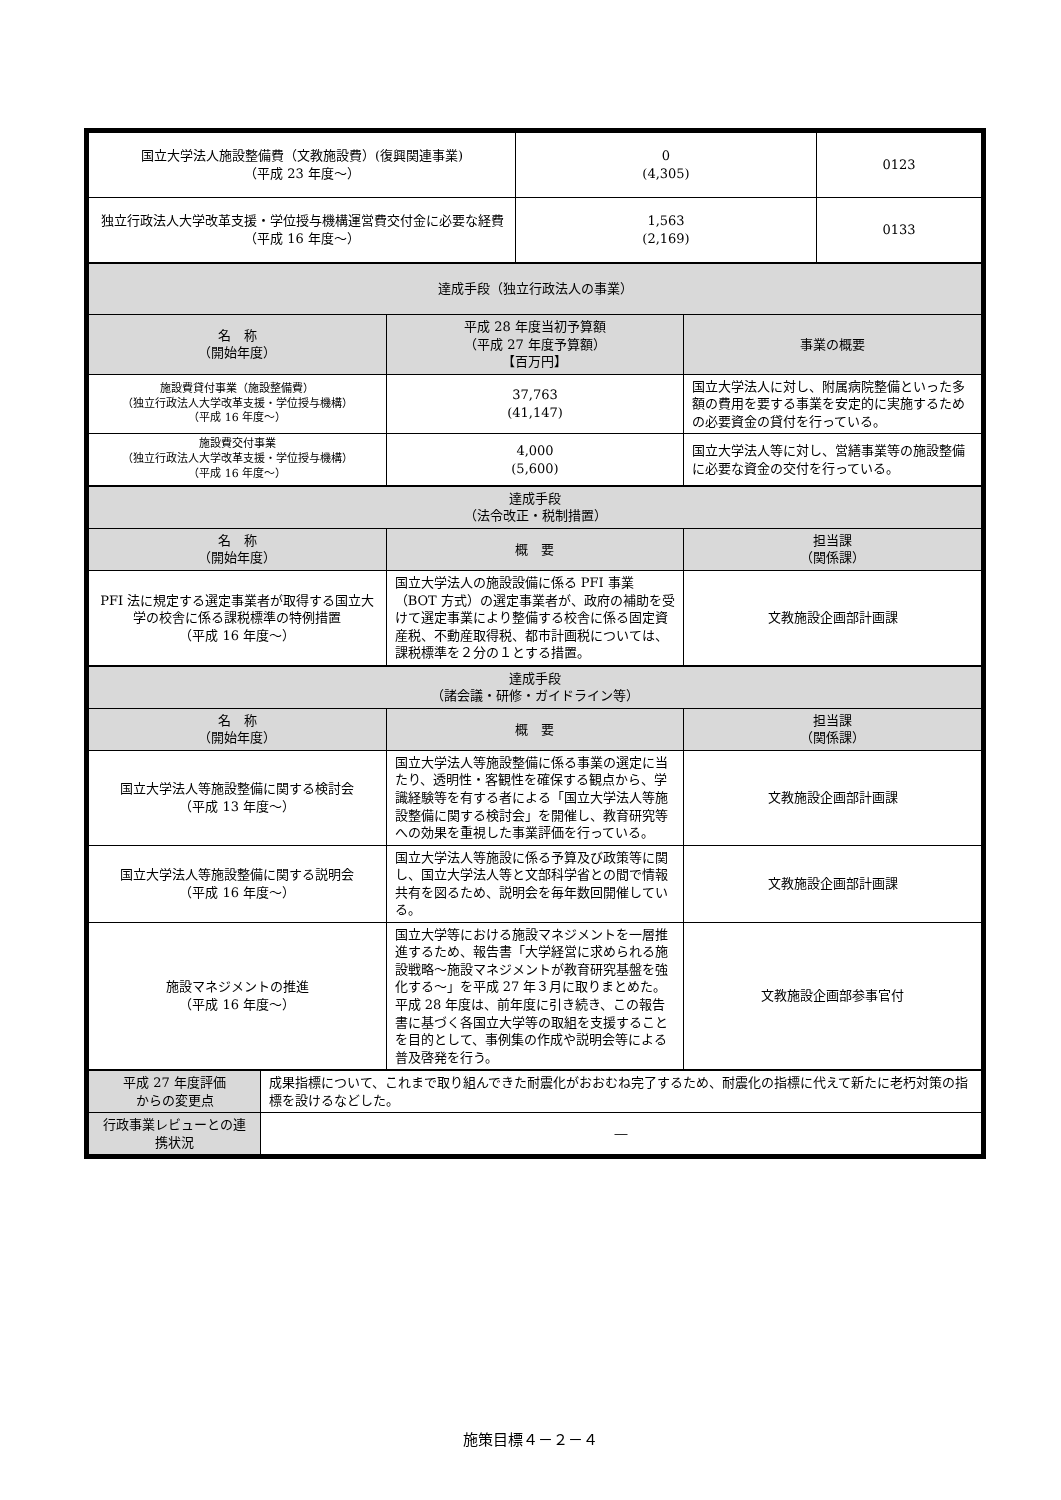| 国立大学法人施設整備費（文教施設費）(復興関連事業) （平成 23 年度～） | 0 (4,305) | 0123 |
| 独立行政法人大学改革支援・学位授与機構運営費交付金に必要な経費 （平成 16 年度～） | 1,563 (2,169) | 0133 |
| 達成手段（独立行政法人の事業） | | |
| --- | --- | --- |
| 名 称 （開始年度） | 平成 28 年度当初予算額 （平成 27 年度予算額） 【百万円】 | 事業の概要 |
| 施設費貸付事業（施設整備費） （独立行政法人大学改革支援・学位授与機構） （平成 16 年度～） | 37,763 (41,147) | 国立大学法人に対し、附属病院整備といった多額の費用を要する事業を安定的に実施するための必要資金の貸付を行っている。 |
| 施設費交付事業 （独立行政法人大学改革支援・学位授与機構） （平成 16 年度～） | 4,000 (5,600) | 国立大学法人等に対し、営繕事業等の施設整備に必要な資金の交付を行っている。 |
| 達成手段 （法令改正・税制措置） | | |
| --- | --- | --- |
| 名 称 （開始年度） | 概 要 | 担当課 （関係課） |
| PFI 法に規定する選定事業者が取得する国立大学の校舎に係る課税標準の特例措置 （平成 16 年度～） | 国立大学法人の施設設備に係る PFI 事業（BOT 方式）の選定事業者が、政府の補助を受けて選定事業により整備する校舎に係る固定資産税、不動産取得税、都市計画税については、課税標準を２分の１とする措置。 | 文教施設企画部計画課 |
| 達成手段 （諸会議・研修・ガイドライン等） | | |
| --- | --- | --- |
| 名 称 （開始年度） | 概 要 | 担当課 （関係課） |
| 国立大学法人等施設整備に関する検討会 （平成 13 年度～） | 国立大学法人等施設整備に係る事業の選定に当たり、透明性・客観性を確保する観点から、学識経験等を有する者による「国立大学法人等施設整備に関する検討会」を開催し、教育研究等への効果を重視した事業評価を行っている。 | 文教施設企画部計画課 |
| 国立大学法人等施設整備に関する説明会 （平成 16 年度～） | 国立大学法人等施設に係る予算及び政策等に関し、国立大学法人等と文部科学省との間で情報共有を図るため、説明会を毎年数回開催している。 | 文教施設企画部計画課 |
| 施設マネジメントの推進 （平成 16 年度～） | 国立大学等における施設マネジメントを一層推進するため、報告書「大学経営に求められる施設戦略～施設マネジメントが教育研究基盤を強化する～」を平成 27 年３月に取りまとめた。 平成 28 年度は、前年度に引き続き、この報告書に基づく各国立大学等の取組を支援することを目的として、事例集の作成や説明会等による普及啓発を行う。 | 文教施設企画部参事官付 |
| 平成 27 年度評価 からの変更点 | 成果指標について、これまで取り組んできた耐震化がおおむね完了するため、耐震化の指標に代えて新たに老朽対策の指標を設けるなどした。 |
| 行政事業レビューとの連携状況 | ― |
施策目標４－２－４